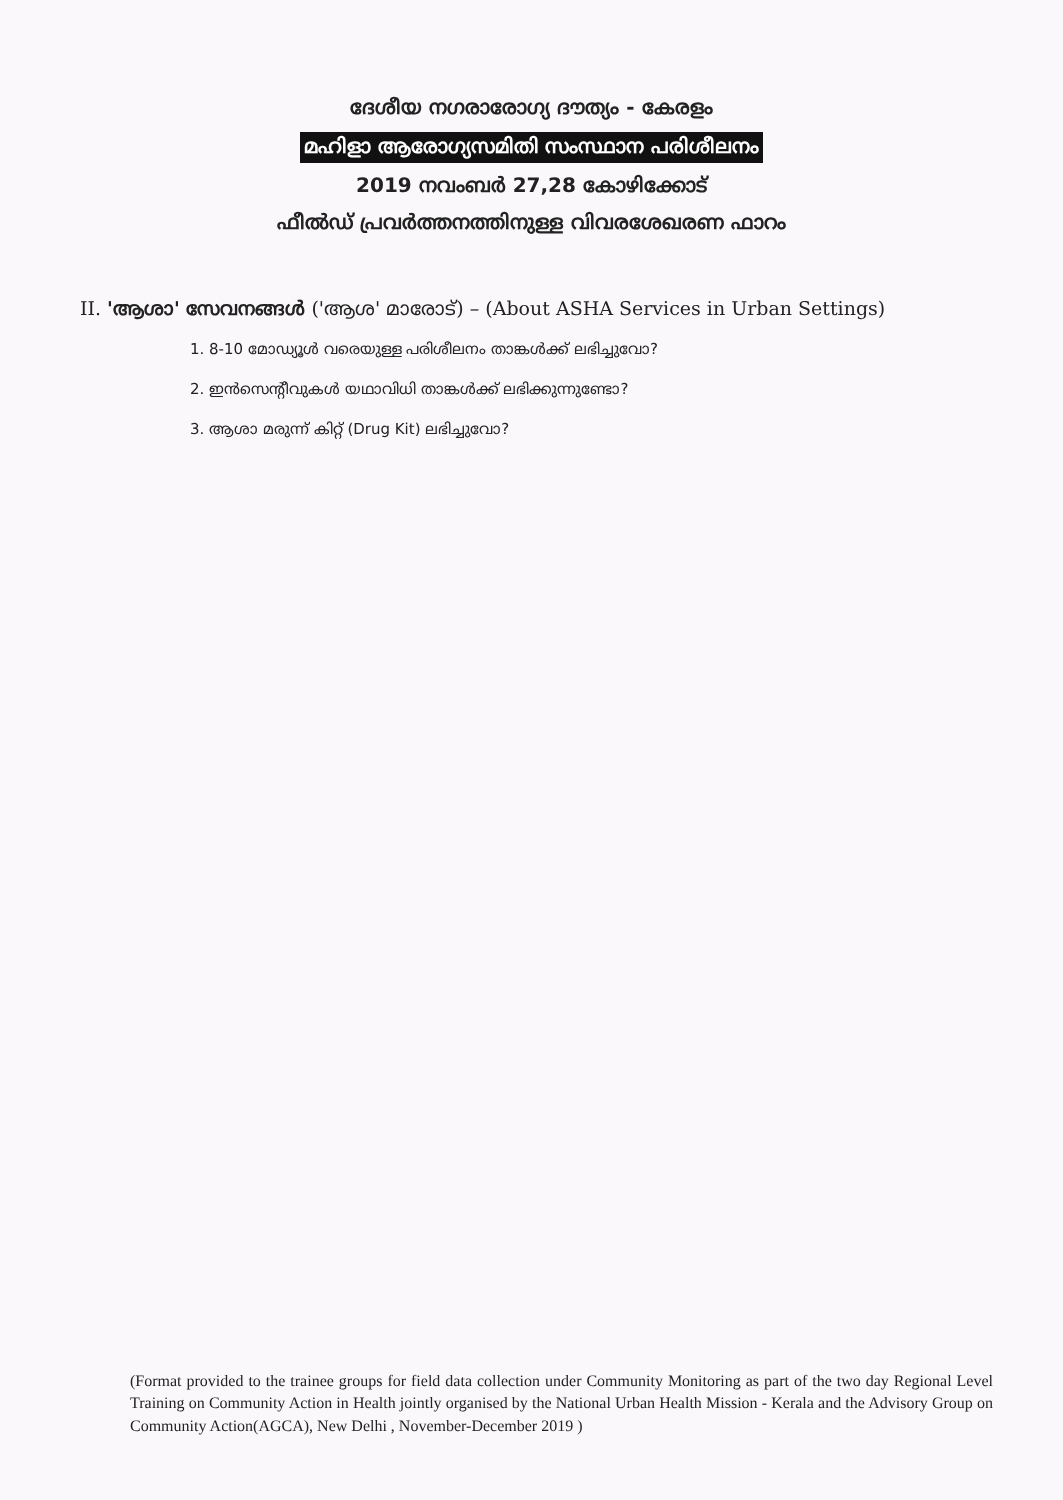ദേശീയ നഗരാരോഗ്യ ദൗത്യം - കേരളം
മഹിളാ ആരോഗ്യസമിതി സംസ്ഥാന പരിശീലനം
2019 നവംബർ 27,28 കോഴിക്കോട്
ഫീൽഡ് പ്രവർത്തനത്തിനുള്ള വിവരശേഖരണ ഫാറം
II. 'ആശാ' സേവനങ്ങൾ ('ആശ' മാരോട്) – (About ASHA Services in Urban Settings)
1. 8-10 മോഡ്യൂൾ വരെയുള്ള പരിശീലനം താങ്കൾക്ക് ലഭിച്ചുവോ?
2. ഇൻസെന്റീവുകൾ യഥാവിധി താങ്കൾക്ക് ലഭിക്കുന്നുണ്ടോ?
3. ആശാ മരുന്ന് കിറ്റ് (Drug Kit) ലഭിച്ചുവോ?
(Format provided to the trainee groups for field data collection under Community Monitoring as part of the two day Regional Level Training on Community Action in Health jointly organised by the National Urban Health Mission - Kerala and the Advisory Group on Community Action(AGCA), New Delhi , November-December 2019 )